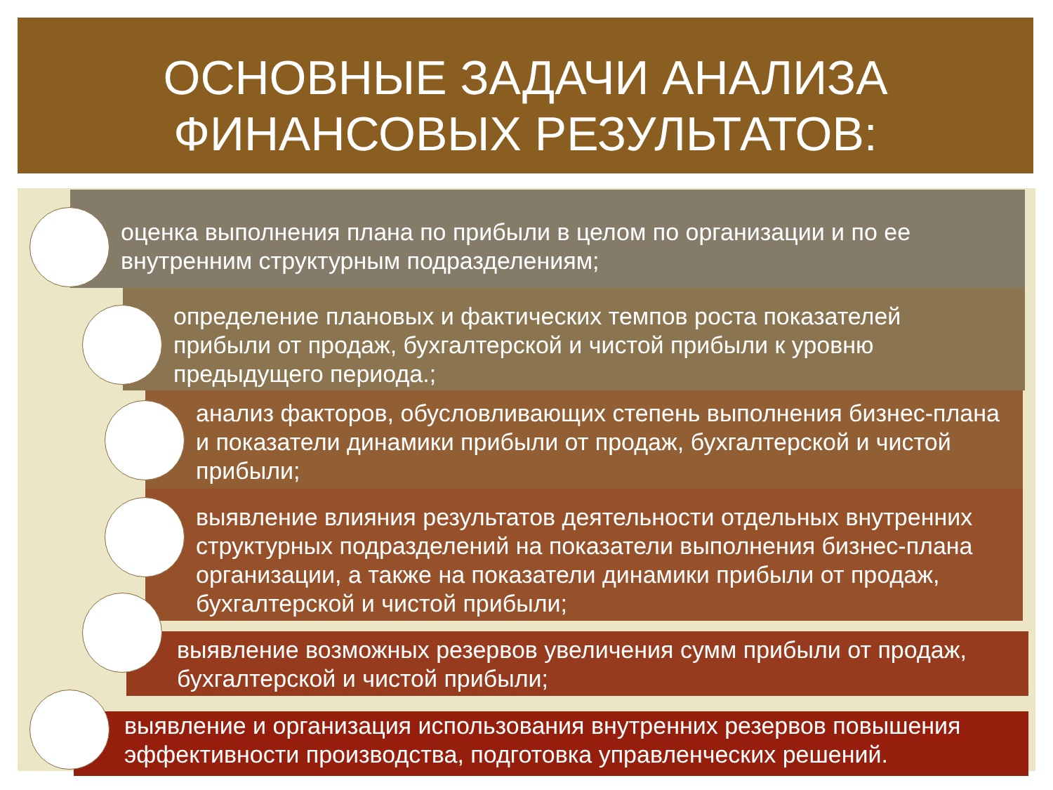ОСНОВНЫЕ ЗАДАЧИ АНАЛИЗА
ФИНАНСОВЫХ РЕЗУЛЬТАТОВ:
оценка выполнения плана по прибыли в целом по организации и по ее внутренним структурным подразделениям;
определение плановых и фактических темпов роста показателей прибыли от продаж, бухгалтерской и чистой прибыли к уровню предыдущего периода.;
анализ факторов, обусловливающих степень выполнения бизнес-плана и показатели динамики прибыли от продаж, бухгалтерской и чистой прибыли;
выявление влияния результатов деятельности отдельных внутренних структурных подразделений на показатели выполнения бизнес-плана организации, а также на показатели динамики прибыли от продаж, бухгалтерской и чистой прибыли;
выявление возможных резервов увеличения сумм прибыли от продаж, бухгалтерской и чистой прибыли;
выявление и организация использования внутренних резервов повышения эффективности производства, подготовка управленческих решений.